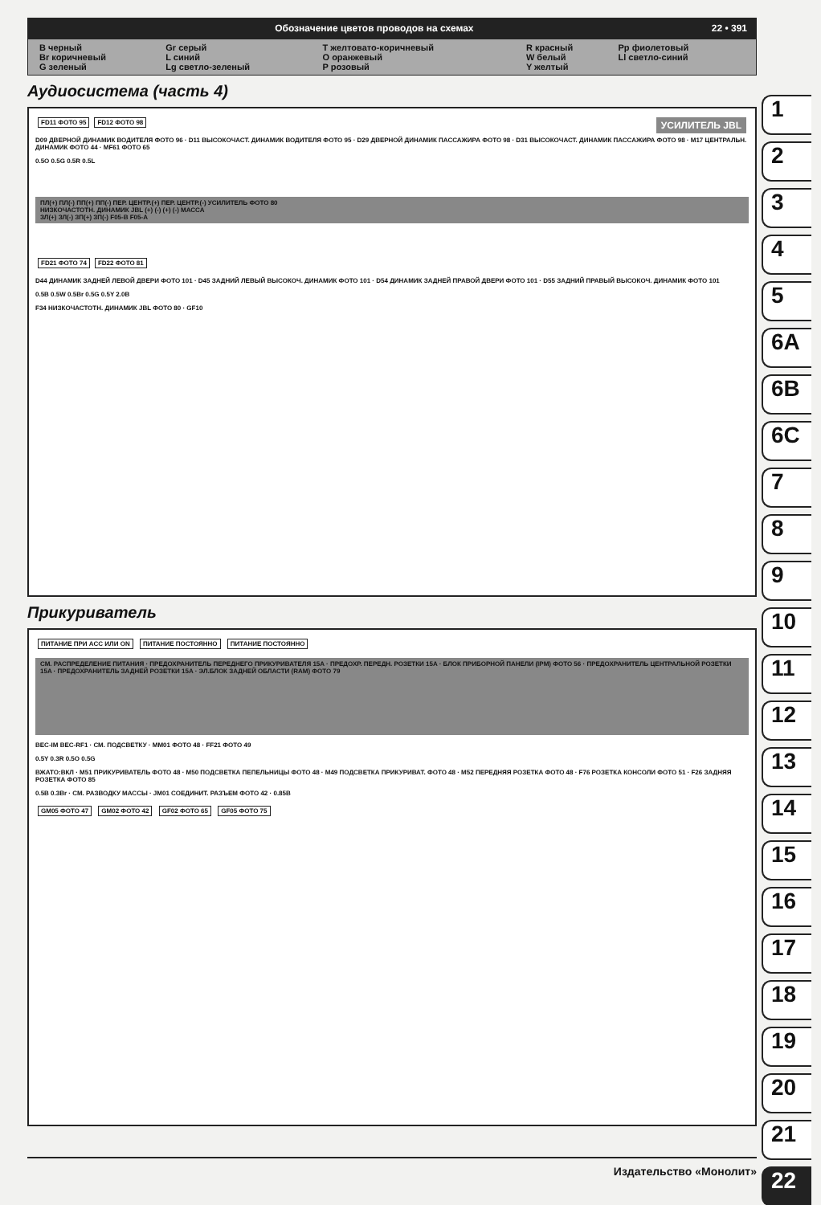Обозначение цветов проводов на схемах 22 • 391
| B черный | Gr серый | T желтовато-коричневый | R красный | Pp фиолетовый |
| Br коричневый | L синий | O оранжевый | W белый | Ll светло-синий |
| G зеленый | Lg светло-зеленый | P розовый | Y желтый | |
Аудиосистема (часть 4)
УСИЛИТЕЛЬ JBL FD11 ФОТО 95 FD12 ФОТО 98
D09 ДВЕРНОЙ ДИНАМИК ВОДИТЕЛЯ ФОТО 96 · D11 ВЫСОКОЧАСТ. ДИНАМИК ВОДИТЕЛЯ ФОТО 95 · D29 ДВЕРНОЙ ДИНАМИК ПАССАЖИРА ФОТО 98 · D31 ВЫСОКОЧАСТ. ДИНАМИК ПАССАЖИРА ФОТО 98 · M17 ЦЕНТРАЛЬН. ДИНАМИК ФОТО 44 · MF61 ФОТО 65
0.5O 0.5G 0.5R 0.5L
ПЛ(+) ПЛ(-) ПП(+) ПП(-) ПЕР. ЦЕНТР.(+) ПЕР. ЦЕНТР.(-) УСИЛИТЕЛЬ ФОТО 80
НИЗКОЧАСТОТН. ДИНАМИК JBL (+) (-) (+) (-) МАССА
ЗЛ(+) ЗЛ(-) ЗП(+) ЗП(-) F05-B F05-A
FD21 ФОТО 74 FD22 ФОТО 81
D44 ДИНАМИК ЗАДНЕЙ ЛЕВОЙ ДВЕРИ ФОТО 101 · D45 ЗАДНИЙ ЛЕВЫЙ ВЫСОКОЧ. ДИНАМИК ФОТО 101 · D54 ДИНАМИК ЗАДНЕЙ ПРАВОЙ ДВЕРИ ФОТО 101 · D55 ЗАДНИЙ ПРАВЫЙ ВЫСОКОЧ. ДИНАМИК ФОТО 101
0.5B 0.5W 0.5Br 0.5G 0.5Y 2.0B
F34 НИЗКОЧАСТОТН. ДИНАМИК JBL ФОТО 80 · GF10
Прикуриватель
ПИТАНИЕ ПРИ ACC ИЛИ ON ПИТАНИЕ ПОСТОЯННО ПИТАНИЕ ПОСТОЯННО
СМ. РАСПРЕДЕЛЕНИЕ ПИТАНИЯ · ПРЕДОХРАНИТЕЛЬ ПЕРЕДНЕГО ПРИКУРИВАТЕЛЯ 15A · ПРЕДОХР. ПЕРЕДН. РОЗЕТКИ 15A · БЛОК ПРИБОРНОЙ ПАНЕЛИ (IPM) ФОТО 56 · ПРЕДОХРАНИТЕЛЬ ЦЕНТРАЛЬНОЙ РОЗЕТКИ 15A · ПРЕДОХРАНИТЕЛЬ ЗАДНЕЙ РОЗЕТКИ 15A · ЭЛ.БЛОК ЗАДНЕЙ ОБЛАСТИ (RAM) ФОТО 79
BEC-IM BEC-RF1 · СМ. ПОДСВЕТКУ · MM01 ФОТО 48 · FF21 ФОТО 49
0.5Y 0.3R 0.5O 0.5G
ВЖАТО:ВКЛ · M51 ПРИКУРИВАТЕЛЬ ФОТО 48 · M50 ПОДСВЕТКА ПЕПЕЛЬНИЦЫ ФОТО 48 · M49 ПОДСВЕТКА ПРИКУРИВАТ. ФОТО 48 · M52 ПЕРЕДНЯЯ РОЗЕТКА ФОТО 48 · F76 РОЗЕТКА КОНСОЛИ ФОТО 51 · F26 ЗАДНЯЯ РОЗЕТКА ФОТО 85
0.5B 0.3Br · СМ. РАЗВОДКУ МАССЫ · JM01 СОЕДИНИТ. РАЗЪЕМ ФОТО 42 · 0.85B
GM05 ФОТО 47 GM02 ФОТО 42 GF02 ФОТО 65 GF05 ФОТО 75
1
2
3
4
5
6A
6B
6C
7
8
9
10
11
12
13
14
15
16
17
18
19
20
21
22
Издательство «Монолит»